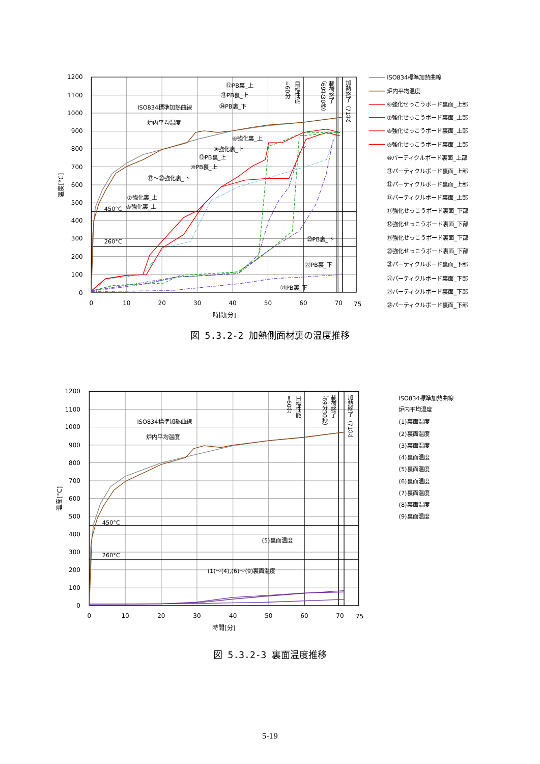1200
1100
1000
900
800
700
600
500
400
300
200
100
0
0
10
20
30
40
50
60
70
75
時間[分]
温度[°C]
450°C
260°C
ISO834標準加熱曲線
炉内平均温度
⑫PB裏_上
⑪PB裏_上
㉔PB裏_下
⑥強化裏_上
⑨強化裏_上
⑬PB裏_上
⑩PB裏_上
⑰～⑳強化裏_下
⑦強化裏_上
⑧強化裏_上
㉓PB裏_下
㉒PB裏_下
㉑PB裏_下
=60分
目標性能
載荷終了
（69分30秒）
加熱終了（71分）
ISO834標準加熱曲線
炉内平均温度
⑥強化せっこうボード裏面_上部
⑦強化せっこうボード裏面_上部
⑧強化せっこうボード裏面_上部
⑨強化せっこうボード裏面_上部
⑩パーティクルボード裏面_上部
⑪パーティクルボード裏面_上部
⑫パーティクルボード裏面_上部
⑬パーティクルボード裏面_上部
⑰強化せっこうボード裏面_下部
⑱強化せっこうボード裏面_下部
⑲強化せっこうボード裏面_下部
⑳強化せっこうボード裏面_下部
㉑パーティクルボード裏面_下部
㉒パーティクルボード裏面_下部
㉓パーティクルボード裏面_下部
㉔パーティクルボード裏面_下部
図 5.3.2-2 加熱側面材裏の温度推移
1200
1100
1000
900
800
700
600
500
400
300
200
100
0
0
10
20
30
40
50
60
70
75
時間[分]
温度[°C]
450°C
260°C
ISO834標準加熱曲線
炉内平均温度
(5)裏面温度
(1)～(4),(6)～(9)裏面温度
=60分
目標性能
載荷終了
（69分30秒）
加熱終了（71分）
ISO834標準加熱曲線
炉内平均温度
(1)裏面温度
(2)裏面温度
(3)裏面温度
(4)裏面温度
(5)裏面温度
(6)裏面温度
(7)裏面温度
(8)裏面温度
(9)裏面温度
図 5.3.2-3 裏面温度推移
5-19